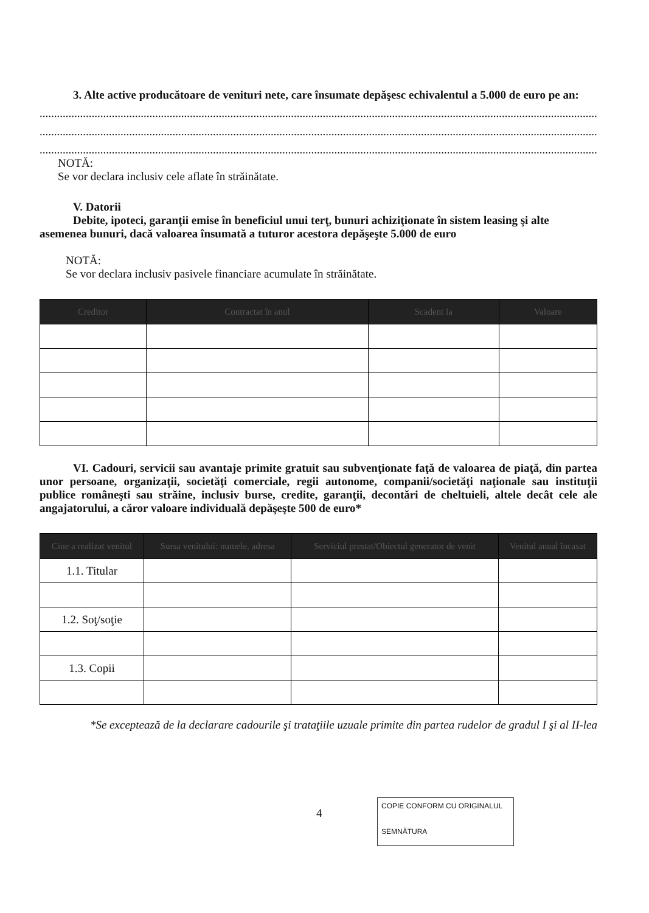3. Alte active producătoare de venituri nete, care însumate depăşesc echivalentul a 5.000 de euro pe an:
..........................................................................................................................................................................................................
..........................................................................................................................................................................................................
..........................................................................................................................................................................................................
NOTĂ:
Se vor declara inclusiv cele aflate în străinătate.
V. Datorii
Debite, ipoteci, garanţii emise în beneficiul unui terţ, bunuri achiziţionate în sistem leasing şi alte asemenea bunuri, dacă valoarea însumată a tuturor acestora depăşeşte 5.000 de euro
NOTĂ:
Se vor declara inclusiv pasivele financiare acumulate în străinătate.
| Creditor | Contractat în anul | Scadent la | Valoare |
| --- | --- | --- | --- |
VI. Cadouri, servicii sau avantaje primite gratuit sau subvenţionate faţă de valoarea de piaţă, din partea unor persoane, organizaţii, societăţi comerciale, regii autonome, companii/societăţi naţionale sau instituţii publice româneşti sau străine, inclusiv burse, credite, garanţii, decontări de cheltuieli, altele decât cele ale angajatorului, a căror valoare individuală depăşeşte 500 de euro*
| Cine a realizat venitul | Sursa venitului: numele, adresa | Serviciul prestat/Obiectul generator de venit | Venitul anual încasat |
| --- | --- | --- | --- |
| 1.1. Titular | | | |
| 1.2. Soţ/soţie | | | |
| 1.3. Copii | | | |
*Se exceptează de la declarare cadourile şi trataţiile uzuale primite din partea rudelor de gradul I şi al II-lea
4
COPIE CONFORM CU ORIGINALUL
SEMNĂTURA